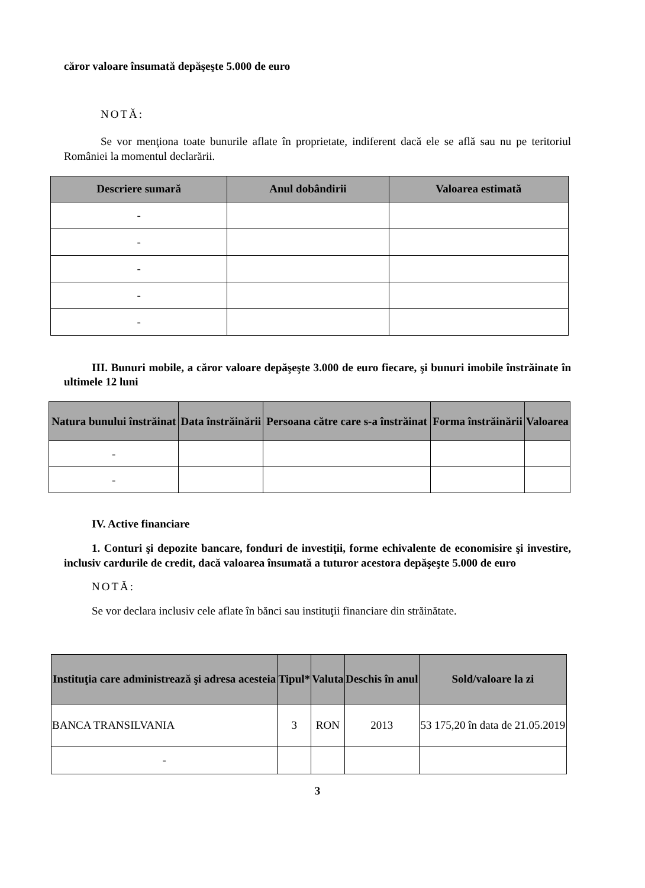căror valoare însumată depăşeşte 5.000 de euro
NOTĂ:
Se vor menţiona toate bunurile aflate în proprietate, indiferent dacă ele se află sau nu pe teritoriul României la momentul declarării.
| Descriere sumară | Anul dobândirii | Valoarea estimată |
| --- | --- | --- |
| - | | |
| - | | |
| - | | |
| - | | |
| - | | |
III. Bunuri mobile, a căror valoare depăşeşte 3.000 de euro fiecare, şi bunuri imobile înstrăinate în ultimele 12 luni
| Natura bunului înstrăinat | Data înstrăinării | Persoana către care s-a înstrăinat | Forma înstrăinării | Valoarea |
| --- | --- | --- | --- | --- |
| - | | | | |
| - | | | | |
IV. Active financiare
1. Conturi şi depozite bancare, fonduri de investiţii, forme echivalente de economisire şi investire, inclusiv cardurile de credit, dacă valoarea însumată a tuturor acestora depăşeşte 5.000 de euro
NOTĂ:
Se vor declara inclusiv cele aflate în bănci sau instituţii financiare din străinătate.
| Instituţia care administrează şi adresa acesteia | Tipul* | Valuta | Deschis în anul | Sold/valoare la zi |
| --- | --- | --- | --- | --- |
| BANCA TRANSILVANIA | 3 | RON | 2013 | 53 175,20 în data de 21.05.2019 |
| - | | | | |
3